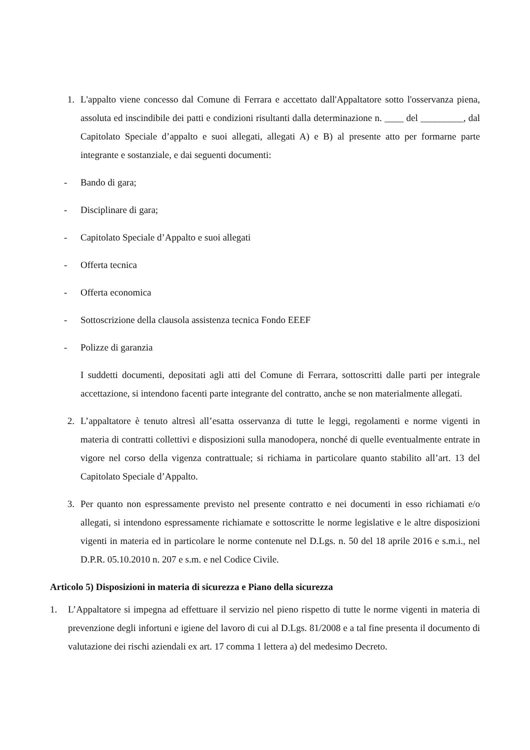1. L'appalto viene concesso dal Comune di Ferrara e accettato dall'Appaltatore sotto l'osservanza piena, assoluta ed inscindibile dei patti e condizioni risultanti dalla determinazione n. ____ del _________, dal Capitolato Speciale d’appalto e suoi allegati, allegati A) e B) al presente atto per formarne parte integrante e sostanziale, e dai seguenti documenti:
- Bando di gara;
- Disciplinare di gara;
- Capitolato Speciale d’Appalto e suoi allegati
- Offerta tecnica
- Offerta economica
- Sottoscrizione della clausola assistenza tecnica Fondo EEEF
- Polizze di garanzia
I suddetti documenti, depositati agli atti del Comune di Ferrara, sottoscritti dalle parti per integrale accettazione, si intendono facenti parte integrante del contratto, anche se non materialmente allegati.
2. L’appaltatore è tenuto altresì all’esatta osservanza di tutte le leggi, regolamenti e norme vigenti in materia di contratti collettivi e disposizioni sulla manodopera, nonché di quelle eventualmente entrate in vigore nel corso della vigenza contrattuale; si richiama in particolare quanto stabilito all’art. 13 del Capitolato Speciale d’Appalto.
3. Per quanto non espressamente previsto nel presente contratto e nei documenti in esso richiamati e/o allegati, si intendono espressamente richiamate e sottoscritte le norme legislative e le altre disposizioni vigenti in materia ed in particolare le norme contenute nel D.Lgs. n. 50 del 18 aprile 2016 e s.m.i., nel D.P.R. 05.10.2010 n. 207 e s.m. e nel Codice Civile.
Articolo 5) Disposizioni in materia di sicurezza e Piano della sicurezza
1. L’Appaltatore si impegna ad effettuare il servizio nel pieno rispetto di tutte le norme vigenti in materia di prevenzione degli infortuni e igiene del lavoro di cui al D.Lgs. 81/2008 e a tal fine presenta il documento di valutazione dei rischi aziendali ex art. 17 comma 1 lettera a) del medesimo Decreto.